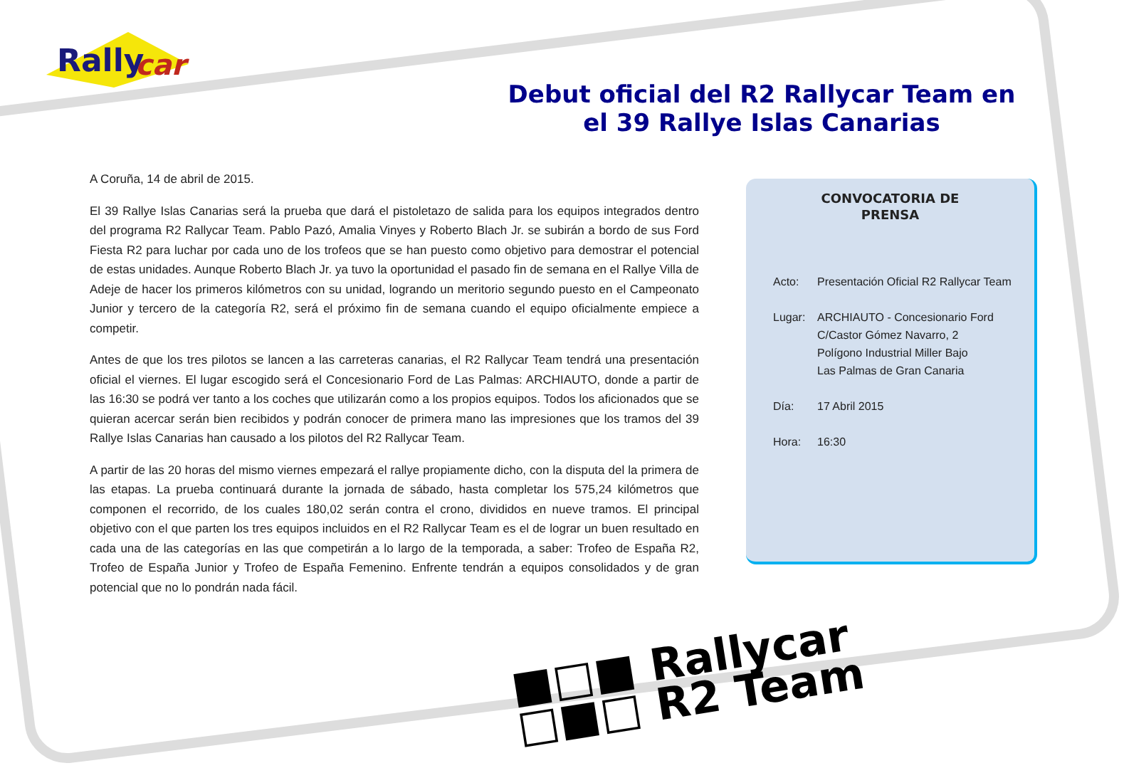Rally
car
Debut oficial del R2 Rallycar Team en el 39 Rallye Islas Canarias
A Coruña, 14 de abril de 2015.
El 39 Rallye Islas Canarias será la prueba que dará el pistoletazo de salida para los equipos integrados dentro del programa R2 Rallycar Team. Pablo Pazó, Amalia Vinyes y Roberto Blach Jr. se subirán a bordo de sus Ford Fiesta R2 para luchar por cada uno de los trofeos que se han puesto como objetivo para demostrar el potencial de estas unidades. Aunque Roberto Blach Jr. ya tuvo la oportunidad el pasado fin de semana en el Rallye Villa de Adeje de hacer los primeros kilómetros con su unidad, logrando un meritorio segundo puesto en el Campeonato Junior y tercero de la categoría R2, será el próximo fin de semana cuando el equipo oficialmente empiece a competir.
Antes de que los tres pilotos se lancen a las carreteras canarias, el R2 Rallycar Team tendrá una presentación oficial el viernes. El lugar escogido será el Concesionario Ford de Las Palmas: ARCHIAUTO, donde a partir de las 16:30 se podrá ver tanto a los coches que utilizarán como a los propios equipos. Todos los aficionados que se quieran acercar serán bien recibidos y podrán conocer de primera mano las impresiones que los tramos del 39 Rallye Islas Canarias han causado a los pilotos del R2 Rallycar Team.
A partir de las 20 horas del mismo viernes empezará el rallye propiamente dicho, con la disputa del la primera de las etapas. La prueba continuará durante la jornada de sábado, hasta completar los 575,24 kilómetros que componen el recorrido, de los cuales 180,02 serán contra el crono, divididos en nueve tramos. El principal objetivo con el que parten los tres equipos incluidos en el R2 Rallycar Team es el de lograr un buen resultado en cada una de las categorías en las que competirán a lo largo de la temporada, a saber: Trofeo de España R2, Trofeo de España Junior y Trofeo de España Femenino. Enfrente tendrán a equipos consolidados y de gran potencial que no lo pondrán nada fácil.
CONVOCATORIA DE
PRENSA
| Acto: | Presentación Oficial R2 Rallycar Team |
| Lugar: | ARCHIAUTO - Concesionario Ford C/Castor Gómez Navarro, 2 Polígono Industrial Miller Bajo Las Palmas de Gran Canaria |
| Día: | 17 Abril 2015 |
| Hora: | 16:30 |
■□■ Rallycar
□■□ R2 Team